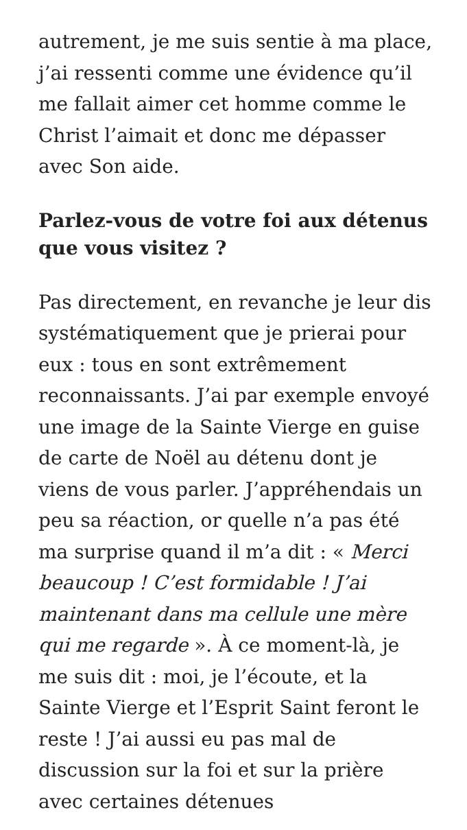autrement, je me suis sentie à ma place, j’ai ressenti comme une évidence qu’il me fallait aimer cet homme comme le Christ l’aimait et donc me dépasser avec Son aide.
Parlez-vous de votre foi aux détenus que vous visitez ?
Pas directement, en revanche je leur dis systématiquement que je prierai pour eux : tous en sont extrêmement reconnaissants. J’ai par exemple envoyé une image de la Sainte Vierge en guise de carte de Noël au détenu dont je viens de vous parler. J’appréhendais un peu sa réaction, or quelle n’a pas été ma surprise quand il m’a dit : « Merci beaucoup ! C’est formidable ! J’ai maintenant dans ma cellule une mère qui me regarde ». À ce moment-là, je me suis dit : moi, je l’écoute, et la Sainte Vierge et l’Esprit Saint feront le reste ! J’ai aussi eu pas mal de discussion sur la foi et sur la prière avec certaines détenues